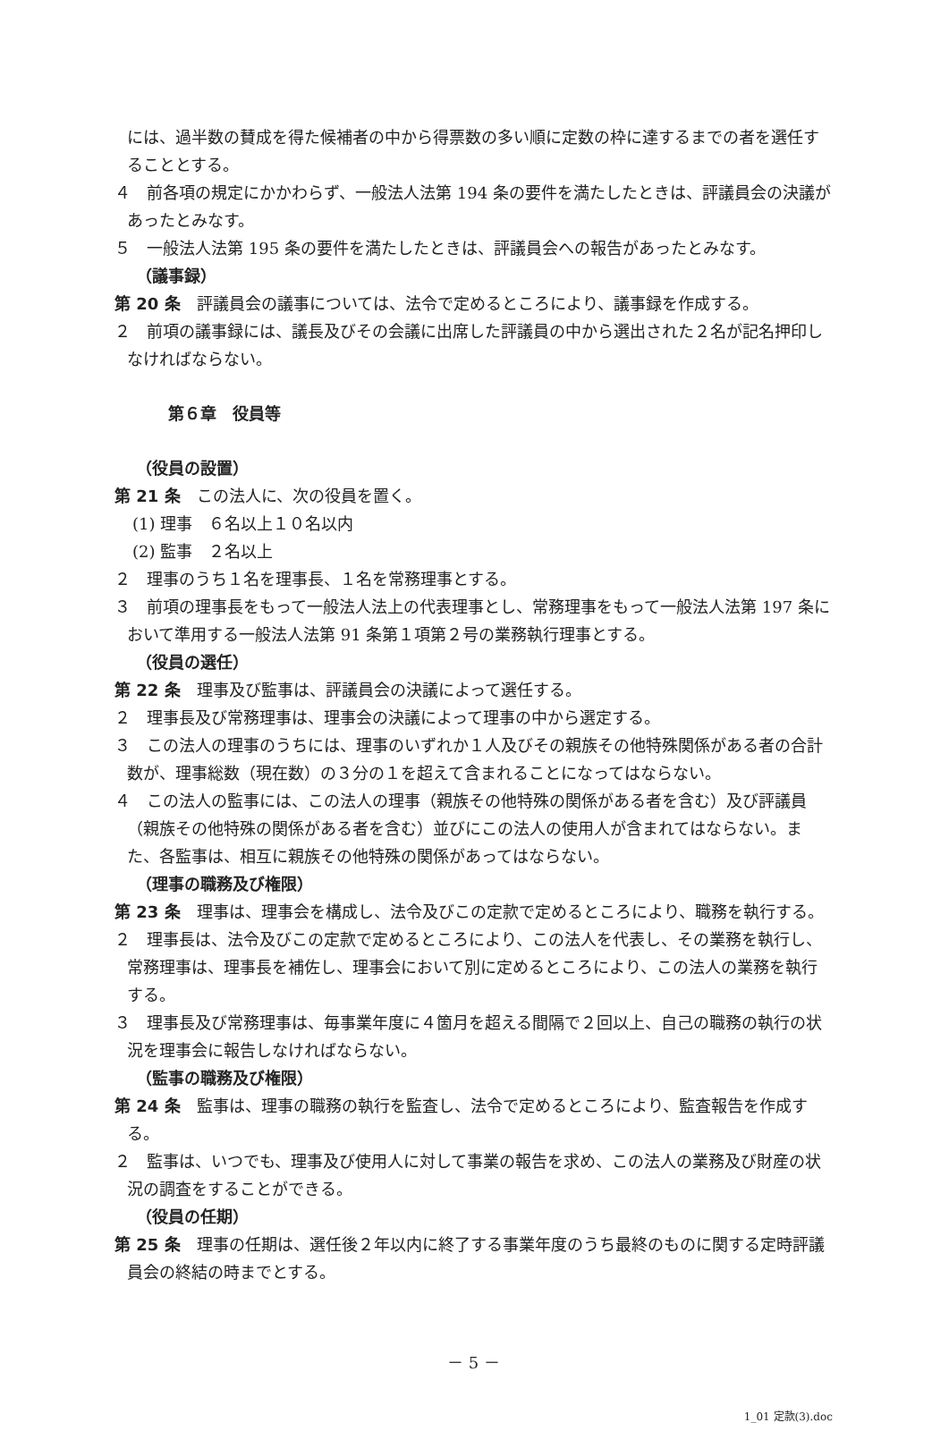には、過半数の賛成を得た候補者の中から得票数の多い順に定数の枠に達するまでの者を選任することとする。
４　前各項の規定にかかわらず、一般法人法第 194 条の要件を満たしたときは、評議員会の決議があったとみなす。
５　一般法人法第 195 条の要件を満たしたときは、評議員会への報告があったとみなす。
（議事録）
第 20 条　評議員会の議事については、法令で定めるところにより、議事録を作成する。
２　前項の議事録には、議長及びその会議に出席した評議員の中から選出された２名が記名押印しなければならない。
第６章　役員等
（役員の設置）
第 21 条　この法人に、次の役員を置く。
(1) 理事　６名以上１０名以内
(2) 監事　２名以上
２　理事のうち１名を理事長、１名を常務理事とする。
３　前項の理事長をもって一般法人法上の代表理事とし、常務理事をもって一般法人法第 197 条において準用する一般法人法第 91 条第１項第２号の業務執行理事とする。
（役員の選任）
第 22 条　理事及び監事は、評議員会の決議によって選任する。
２　理事長及び常務理事は、理事会の決議によって理事の中から選定する。
３　この法人の理事のうちには、理事のいずれか１人及びその親族その他特殊関係がある者の合計数が、理事総数（現在数）の３分の１を超えて含まれることになってはならない。
４　この法人の監事には、この法人の理事（親族その他特殊の関係がある者を含む）及び評議員（親族その他特殊の関係がある者を含む）並びにこの法人の使用人が含まれてはならない。また、各監事は、相互に親族その他特殊の関係があってはならない。
（理事の職務及び権限）
第 23 条　理事は、理事会を構成し、法令及びこの定款で定めるところにより、職務を執行する。
２　理事長は、法令及びこの定款で定めるところにより、この法人を代表し、その業務を執行し、常務理事は、理事長を補佐し、理事会において別に定めるところにより、この法人の業務を執行する。
３　理事長及び常務理事は、毎事業年度に４箇月を超える間隔で２回以上、自己の職務の執行の状況を理事会に報告しなければならない。
（監事の職務及び権限）
第 24 条　監事は、理事の職務の執行を監査し、法令で定めるところにより、監査報告を作成する。
２　監事は、いつでも、理事及び使用人に対して事業の報告を求め、この法人の業務及び財産の状況の調査をすることができる。
（役員の任期）
第 25 条　理事の任期は、選任後２年以内に終了する事業年度のうち最終のものに関する定時評議員会の終結の時までとする。
－ 5 －
1_01 定款(3).doc